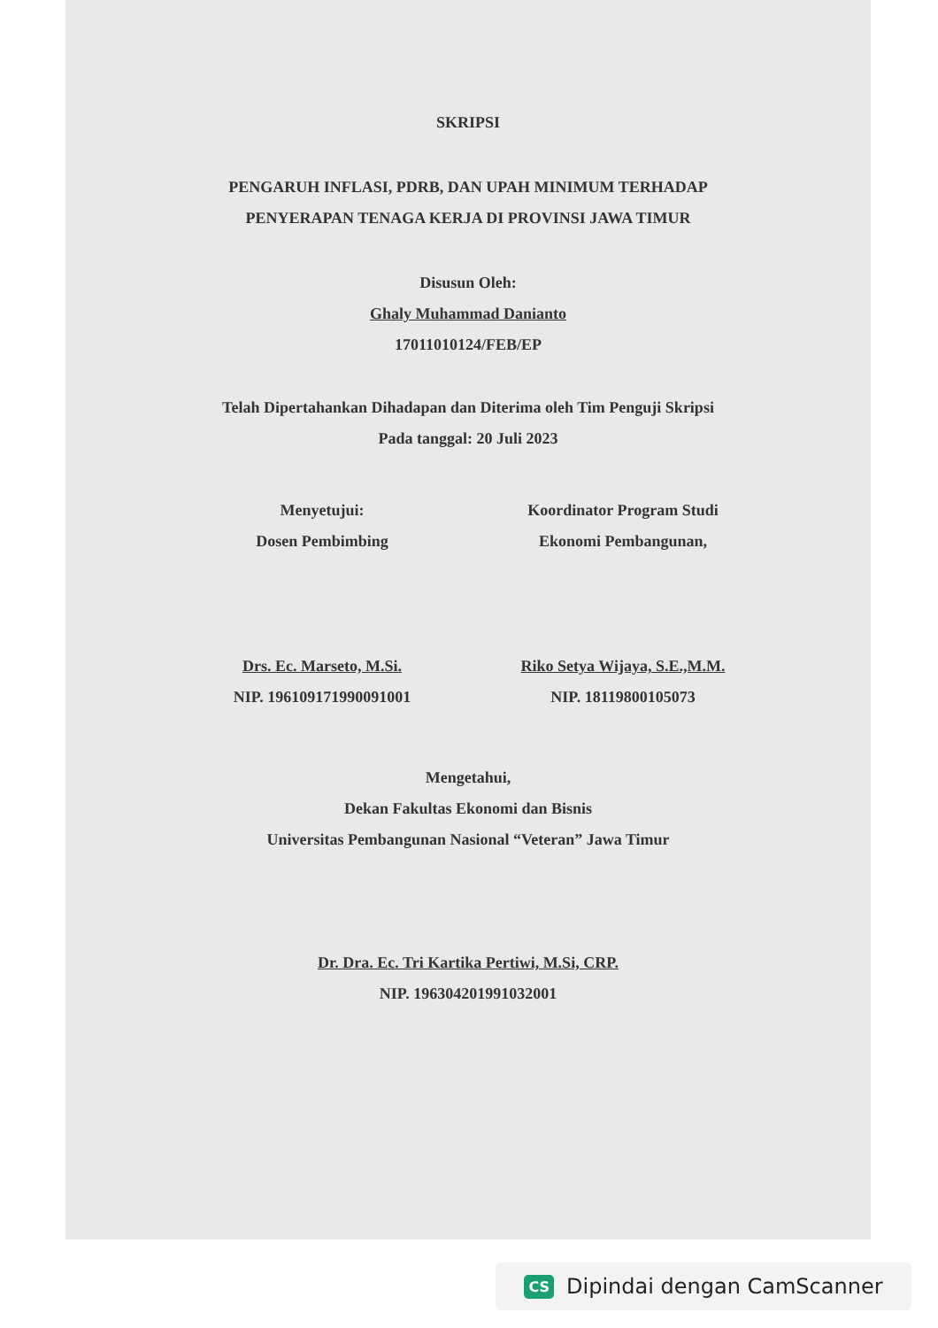SKRIPSI
PENGARUH INFLASI, PDRB, DAN UPAH MINIMUM TERHADAP
PENYERAPAN TENAGA KERJA DI PROVINSI JAWA TIMUR
Disusun Oleh:
Ghaly Muhammad Danianto
17011010124/FEB/EP
Telah Dipertahankan Dihadapan dan Diterima oleh Tim Penguji Skripsi
Pada tanggal: 20 Juli 2023
Menyetujui:
Dosen Pembimbing
Drs. Ec. Marseto, M.Si.
NIP. 196109171990091001
Koordinator Program Studi
Ekonomi Pembangunan,
Riko Setya Wijaya, S.E.,M.M.
NIP. 18119800105073
Mengetahui,
Dekan Fakultas Ekonomi dan Bisnis
Universitas Pembangunan Nasional “Veteran” Jawa Timur
Dr. Dra. Ec. Tri Kartika Pertiwi, M.Si, CRP.
NIP. 196304201991032001
CS Dipindai dengan CamScanner